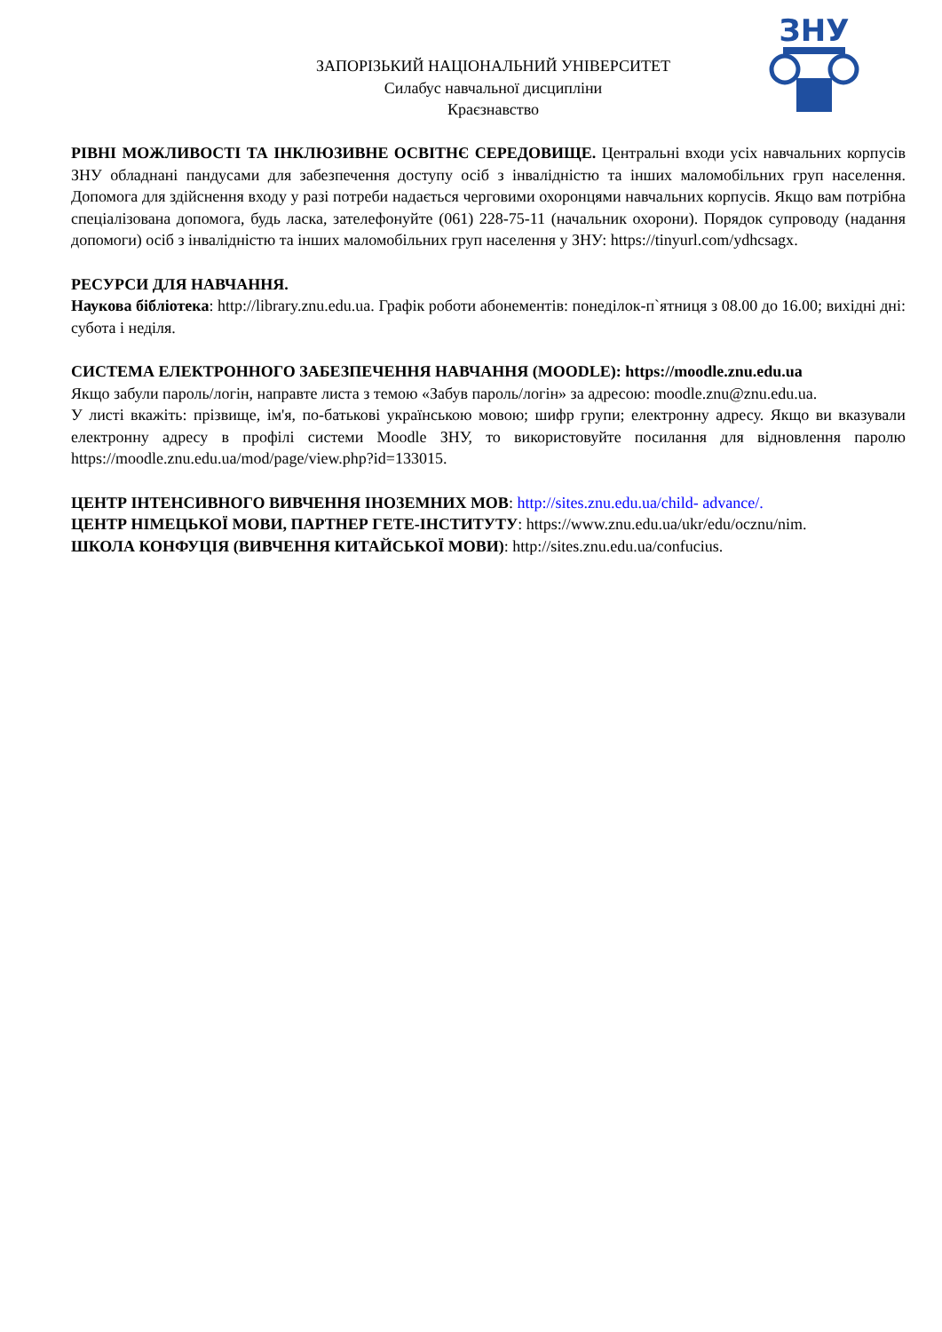ЗАПОРІЗЬКИЙ НАЦІОНАЛЬНИЙ УНІВЕРСИТЕТ
Силабус навчальної дисципліни
Краєзнавство
ЗНУ
РІВНІ МОЖЛИВОСТІ ТА ІНКЛЮЗИВНЕ ОСВІТНЄ СЕРЕДОВИЩЕ. Центральні входи усіх навчальних корпусів ЗНУ обладнані пандусами для забезпечення доступу осіб з інвалідністю та інших маломобільних груп населення. Допомога для здійснення входу у разі потреби надається черговими охоронцями навчальних корпусів. Якщо вам потрібна спеціалізована допомога, будь ласка, зателефонуйте (061) 228-75-11 (начальник охорони). Порядок супроводу (надання допомоги) осіб з інвалідністю та інших маломобільних груп населення у ЗНУ: https://tinyurl.com/ydhcsagx.
РЕСУРСИ ДЛЯ НАВЧАННЯ.
Наукова бібліотека: http://library.znu.edu.ua. Графік роботи абонементів: понеділок-п`ятниця з 08.00 до 16.00; вихідні дні: субота і неділя.
СИСТЕМА ЕЛЕКТРОННОГО ЗАБЕЗПЕЧЕННЯ НАВЧАННЯ (MOODLE): https://moodle.znu.edu.ua
Якщо забули пароль/логін, направте листа з темою «Забув пароль/логін» за адресою: moodle.znu@znu.edu.ua.
У листі вкажіть: прізвище, ім'я, по-батькові українською мовою; шифр групи; електронну адресу. Якщо ви вказували електронну адресу в профілі системи Moodle ЗНУ, то використовуйте посилання для відновлення паролю https://moodle.znu.edu.ua/mod/page/view.php?id=133015.
ЦЕНТР ІНТЕНСИВНОГО ВИВЧЕННЯ ІНОЗЕМНИХ МОВ: http://sites.znu.edu.ua/child- advance/.
ЦЕНТР НІМЕЦЬКОЇ МОВИ, ПАРТНЕР ГЕТЕ-ІНСТИТУТУ: https://www.znu.edu.ua/ukr/edu/ocznu/nim.
ШКОЛА КОНФУЦІЯ (ВИВЧЕННЯ КИТАЙСЬКОЇ МОВИ): http://sites.znu.edu.ua/confucius.